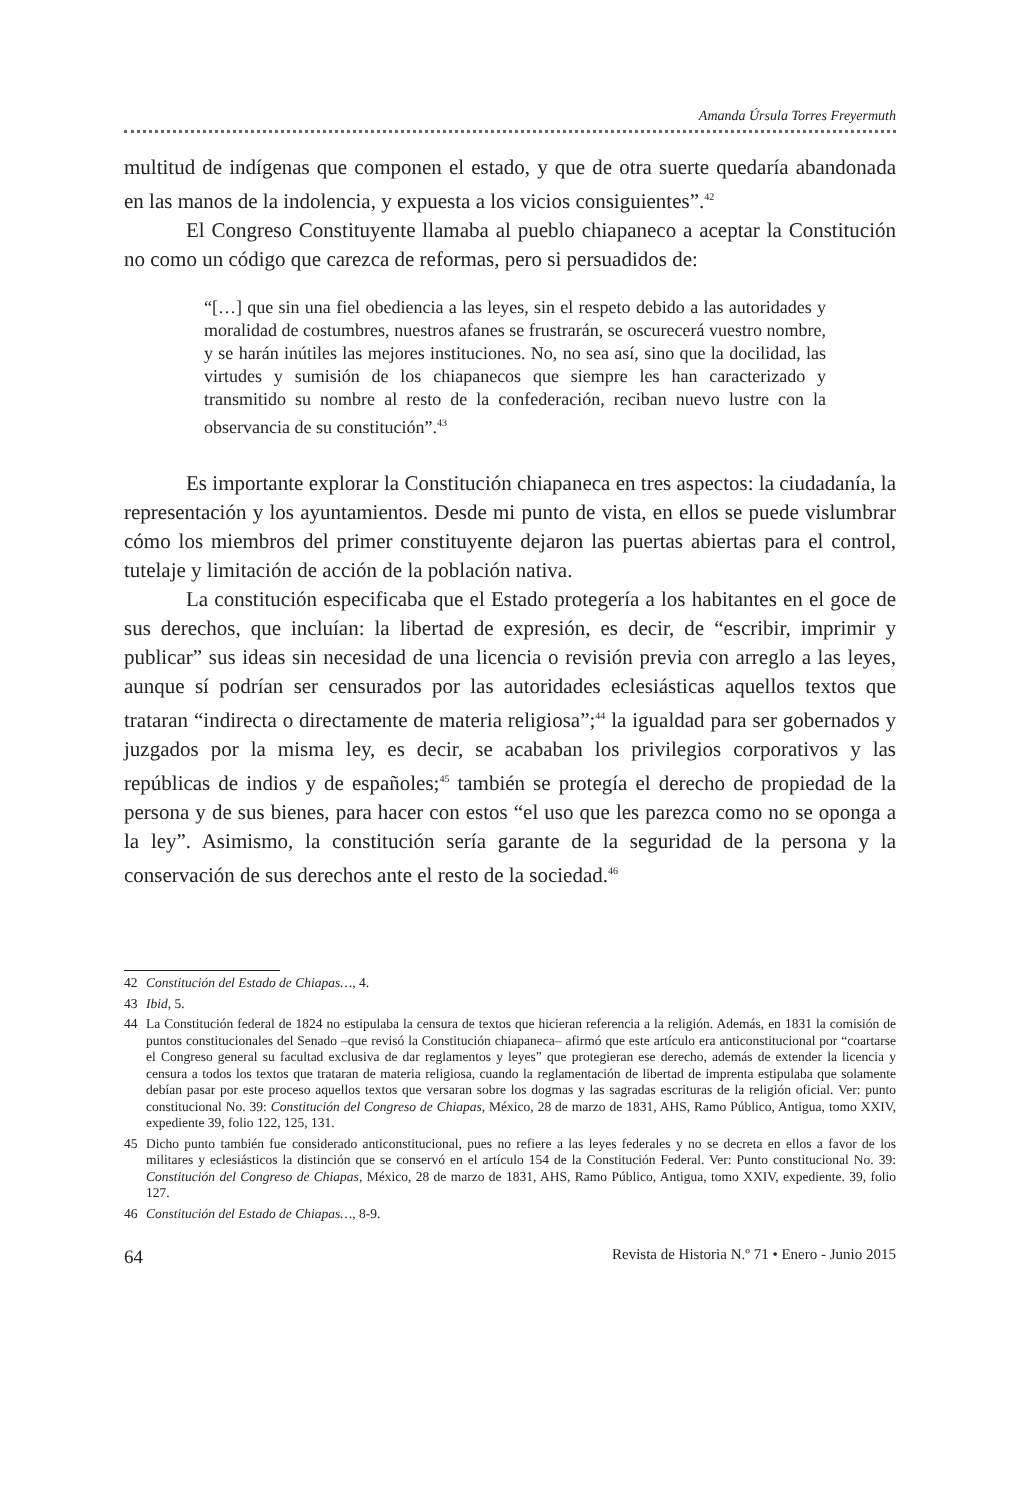Amanda Úrsula Torres Freyermuth
multitud de indígenas que componen el estado, y que de otra suerte quedaría abandonada en las manos de la indolencia, y expuesta a los vicios consiguientes”.<sup>42</sup>
El Congreso Constituyente llamaba al pueblo chiapaneco a aceptar la Constitución no como un código que carezca de reformas, pero si persuadidos de:
“[…] que sin una fiel obediencia a las leyes, sin el respeto debido a las autoridades y moralidad de costumbres, nuestros afanes se frustrarán, se oscurecerá vuestro nombre, y se harán inútiles las mejores instituciones. No, no sea así, sino que la docilidad, las virtudes y sumisión de los chiapanecos que siempre les han caracterizado y transmitido su nombre al resto de la confederación, reciban nuevo lustre con la observancia de su constitución”.<sup>43</sup>
Es importante explorar la Constitución chiapaneca en tres aspectos: la ciudadanía, la representación y los ayuntamientos. Desde mi punto de vista, en ellos se puede vislumbrar cómo los miembros del primer constituyente dejaron las puertas abiertas para el control, tutelaje y limitación de acción de la población nativa.
La constitución especificaba que el Estado protegería a los habitantes en el goce de sus derechos, que incluían: la libertad de expresión, es decir, de “escribir, imprimir y publicar” sus ideas sin necesidad de una licencia o revisión previa con arreglo a las leyes, aunque sí podrían ser censurados por las autoridades eclesiásticas aquellos textos que trataran “indirecta o directamente de materia religiosa”;<sup>44</sup> la igualdad para ser gobernados y juzgados por la misma ley, es decir, se acababan los privilegios corporativos y las repúblicas de indios y de españoles;<sup>45</sup> también se protegía el derecho de propiedad de la persona y de sus bienes, para hacer con estos “el uso que les parezca como no se oponga a la ley”. Asimismo, la constitución sería garante de la seguridad de la persona y la conservación de sus derechos ante el resto de la sociedad.<sup>46</sup>
42 Constitución del Estado de Chiapas…, 4.
43 Ibid, 5.
44 La Constitución federal de 1824 no estipulaba la censura de textos que hicieran referencia a la religión. Además, en 1831 la comisión de puntos constitucionales del Senado –que revisó la Constitución chiapaneca– afirmó que este artículo era anticonstitucional por “coartarse el Congreso general su facultad exclusiva de dar reglamentos y leyes” que protegieran ese derecho, además de extender la licencia y censura a todos los textos que trataran de materia religiosa, cuando la reglamentación de libertad de imprenta estipulaba que solamente debían pasar por este proceso aquellos textos que versaran sobre los dogmas y las sagradas escrituras de la religión oficial. Ver: punto constitucional No. 39: Constitución del Congreso de Chiapas, México, 28 de marzo de 1831, AHS, Ramo Público, Antigua, tomo XXIV, expediente 39, folio 122, 125, 131.
45 Dicho punto también fue considerado anticonstitucional, pues no refiere a las leyes federales y no se decreta en ellos a favor de los militares y eclesiásticos la distinción que se conservó en el artículo 154 de la Constitución Federal. Ver: Punto constitucional No. 39: Constitución del Congreso de Chiapas, México, 28 de marzo de 1831, AHS, Ramo Público, Antigua, tomo XXIV, expediente. 39, folio 127.
46 Constitución del Estado de Chiapas…, 8-9.
64 Revista de Historia N.º 71 • Enero - Junio 2015